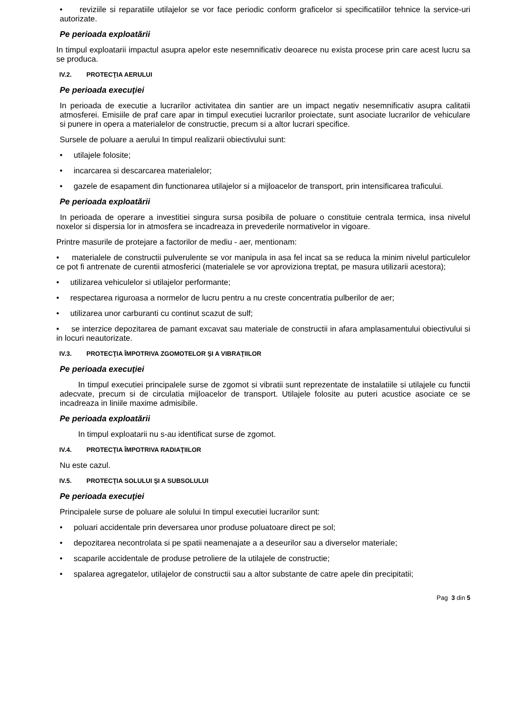• reviziile si reparatiile utilajelor se vor face periodic conform graficelor si specificatiilor tehnice la service-uri autorizate.
Pe perioada exploatării
In timpul exploatarii impactul asupra apelor este nesemnificativ deoarece nu exista procese prin care acest lucru sa se produca.
IV.2. PROTECŢIA AERULUI
Pe perioada execuţiei
In perioada de executie a lucrarilor activitatea din santier are un impact negativ nesemnificativ asupra calitatii atmosferei. Emisiile de praf care apar in timpul executiei lucrarilor proiectate, sunt asociate lucrarilor de vehiculare si punere in opera a materialelor de constructie, precum si a altor lucrari specifice.
Sursele de poluare a aerului In timpul realizarii obiectivului sunt:
• utilajele folosite;
• incarcarea si descarcarea materialelor;
• gazele de esapament din functionarea utilajelor si a mijloacelor de transport, prin intensificarea traficului.
Pe perioada exploatării
In perioada de operare a investitiei singura sursa posibila de poluare o constituie centrala termica, insa nivelul noxelor si dispersia lor in atmosfera se incadreaza in prevederile normativelor in vigoare.
Printre masurile de protejare a factorilor de mediu - aer, mentionam:
• materialele de constructii pulverulente se vor manipula in asa fel incat sa se reduca la minim nivelul particulelor ce pot fi antrenate de curentii atmosferici (materialele se vor aproviziona treptat, pe masura utilizarii acestora);
• utilizarea vehiculelor si utilajelor performante;
• respectarea riguroasa a normelor de lucru pentru a nu creste concentratia pulberilor de aer;
• utilizarea unor carburanti cu continut scazut de sulf;
• se interzice depozitarea de pamant excavat sau materiale de constructii in afara amplasamentului obiectivului si in locuri neautorizate.
IV.3. PROTECŢIA ÎMPOTRIVA ZGOMOTELOR ŞI A VIBRAŢIILOR
Pe perioada execuţiei
In timpul executiei principalele surse de zgomot si vibratii sunt reprezentate de instalatiile si utilajele cu functii adecvate, precum si de circulatia mijloacelor de transport. Utilajele folosite au puteri acustice asociate ce se incadreaza in liniile maxime admisibile.
Pe perioada exploatării
In timpul exploatarii nu s-au identificat surse de zgomot.
IV.4. PROTECŢIA ÎMPOTRIVA RADIAŢIILOR
Nu este cazul.
IV.5. PROTECŢIA SOLULUI ŞI A SUBSOLULUI
Pe perioada execuţiei
Principalele surse de poluare ale solului In timpul executiei lucrarilor sunt:
• poluari accidentale prin deversarea unor produse poluatoare direct pe sol;
• depozitarea necontrolata si pe spatii neamenajate a a deseurilor sau a diverselor materiale;
• scaparile accidentale de produse petroliere de la utilajele de constructie;
• spalarea agregatelor, utilajelor de constructii sau a altor substante de catre apele din precipitatii;
Pag 3 din 5